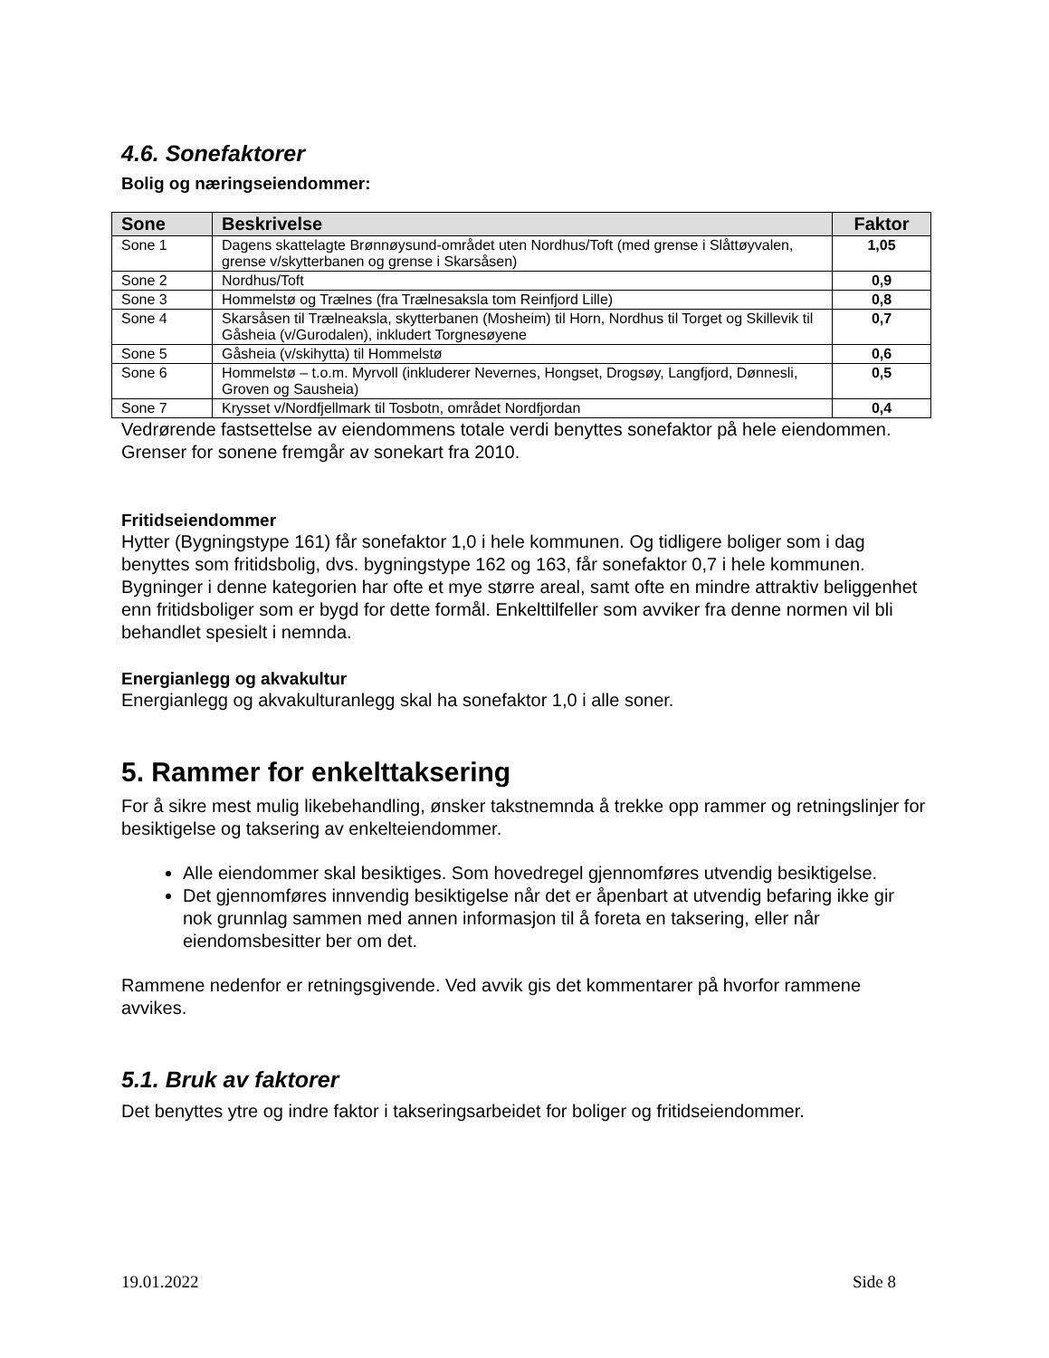4.6. Sonefaktorer
Bolig og næringseiendommer:
| Sone | Beskrivelse | Faktor |
| --- | --- | --- |
| Sone 1 | Dagens skattelagte Brønnøysund-området uten Nordhus/Toft (med grense i Slåttøyvalen, grense v/skytterbanen og grense i Skarsåsen) | 1,05 |
| Sone 2 | Nordhus/Toft | 0,9 |
| Sone 3 | Hommelstø og Trælnes (fra Trælnesaksla tom Reinfjord Lille) | 0,8 |
| Sone 4 | Skarsåsen til Trælneaksla, skytterbanen (Mosheim) til Horn, Nordhus til Torget og Skillevik til Gåsheia (v/Gurodalen), inkludert Torgnesøyene | 0,7 |
| Sone 5 | Gåsheia (v/skihytta) til Hommelstø | 0,6 |
| Sone 6 | Hommelstø – t.o.m. Myrvoll (inkluderer Nevernes, Hongset, Drogsøy, Langfjord, Dønnesli, Groven og Sausheia) | 0,5 |
| Sone 7 | Krysset v/Nordfjellmark til Tosbotn, området Nordfjordan | 0,4 |
Vedrørende fastsettelse av eiendommens totale verdi benyttes sonefaktor på hele eiendommen. Grenser for sonene fremgår av sonekart fra 2010.
Fritidseiendommer
Hytter (Bygningstype 161) får sonefaktor 1,0 i hele kommunen. Og tidligere boliger som i dag benyttes som fritidsbolig, dvs. bygningstype 162 og 163, får sonefaktor 0,7 i hele kommunen. Bygninger i denne kategorien har ofte et mye større areal, samt ofte en mindre attraktiv beliggenhet enn fritidsboliger som er bygd for dette formål. Enkelttilfeller som avviker fra denne normen vil bli behandlet spesielt i nemnda.
Energianlegg og akvakultur
Energianlegg og akvakulturanlegg skal ha sonefaktor 1,0 i alle soner.
5. Rammer for enkelttaksering
For å sikre mest mulig likebehandling, ønsker takstnemnda å trekke opp rammer og retningslinjer for besiktigelse og taksering av enkelteiendommer.
Alle eiendommer skal besiktiges. Som hovedregel gjennomføres utvendig besiktigelse.
Det gjennomføres innvendig besiktigelse når det er åpenbart at utvendig befaring ikke gir nok grunnlag sammen med annen informasjon til å foreta en taksering, eller når eiendomsbesitter ber om det.
Rammene nedenfor er retningsgivende. Ved avvik gis det kommentarer på hvorfor rammene avvikes.
5.1. Bruk av faktorer
Det benyttes ytre og indre faktor i takseringsarbeidet for boliger og fritidseiendommer.
19.01.2022 Side 8